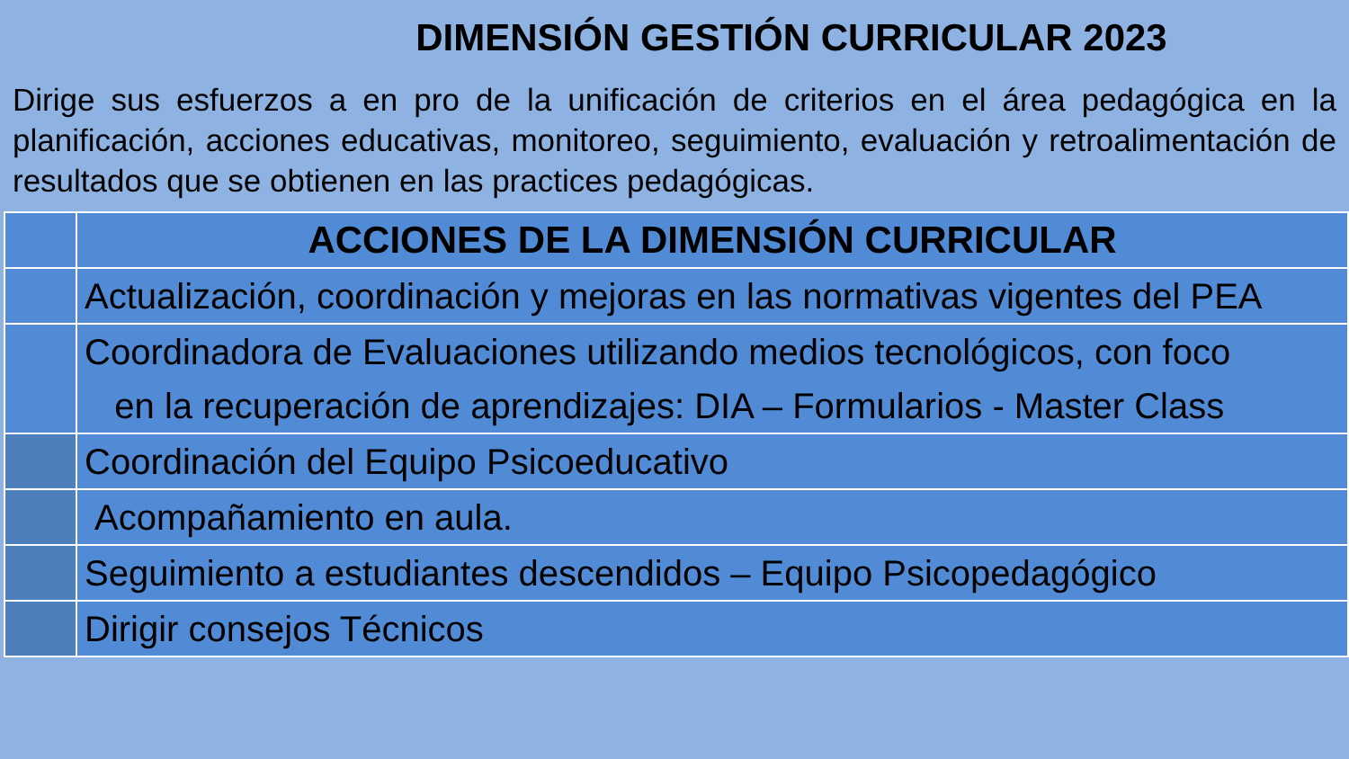DIMENSIÓN GESTIÓN CURRICULAR 2023
Dirige sus esfuerzos a en pro de la unificación de criterios en el área pedagógica en la planificación, acciones educativas, monitoreo, seguimiento, evaluación y retroalimentación de resultados que se obtienen en las practices pedagógicas.
| | ACCIONES DE LA DIMENSIÓN CURRICULAR |
| | Actualización, coordinación y mejoras en las normativas vigentes del PEA |
| | Coordinadora de Evaluaciones utilizando medios tecnológicos, con foco en la recuperación de aprendizajes: DIA – Formularios - Master Class |
| | Coordinación del Equipo Psicoeducativo |
| | Acompañamiento en aula. |
| | Seguimiento a estudiantes descendidos – Equipo Psicopedagógico |
| | Dirigir consejos Técnicos |